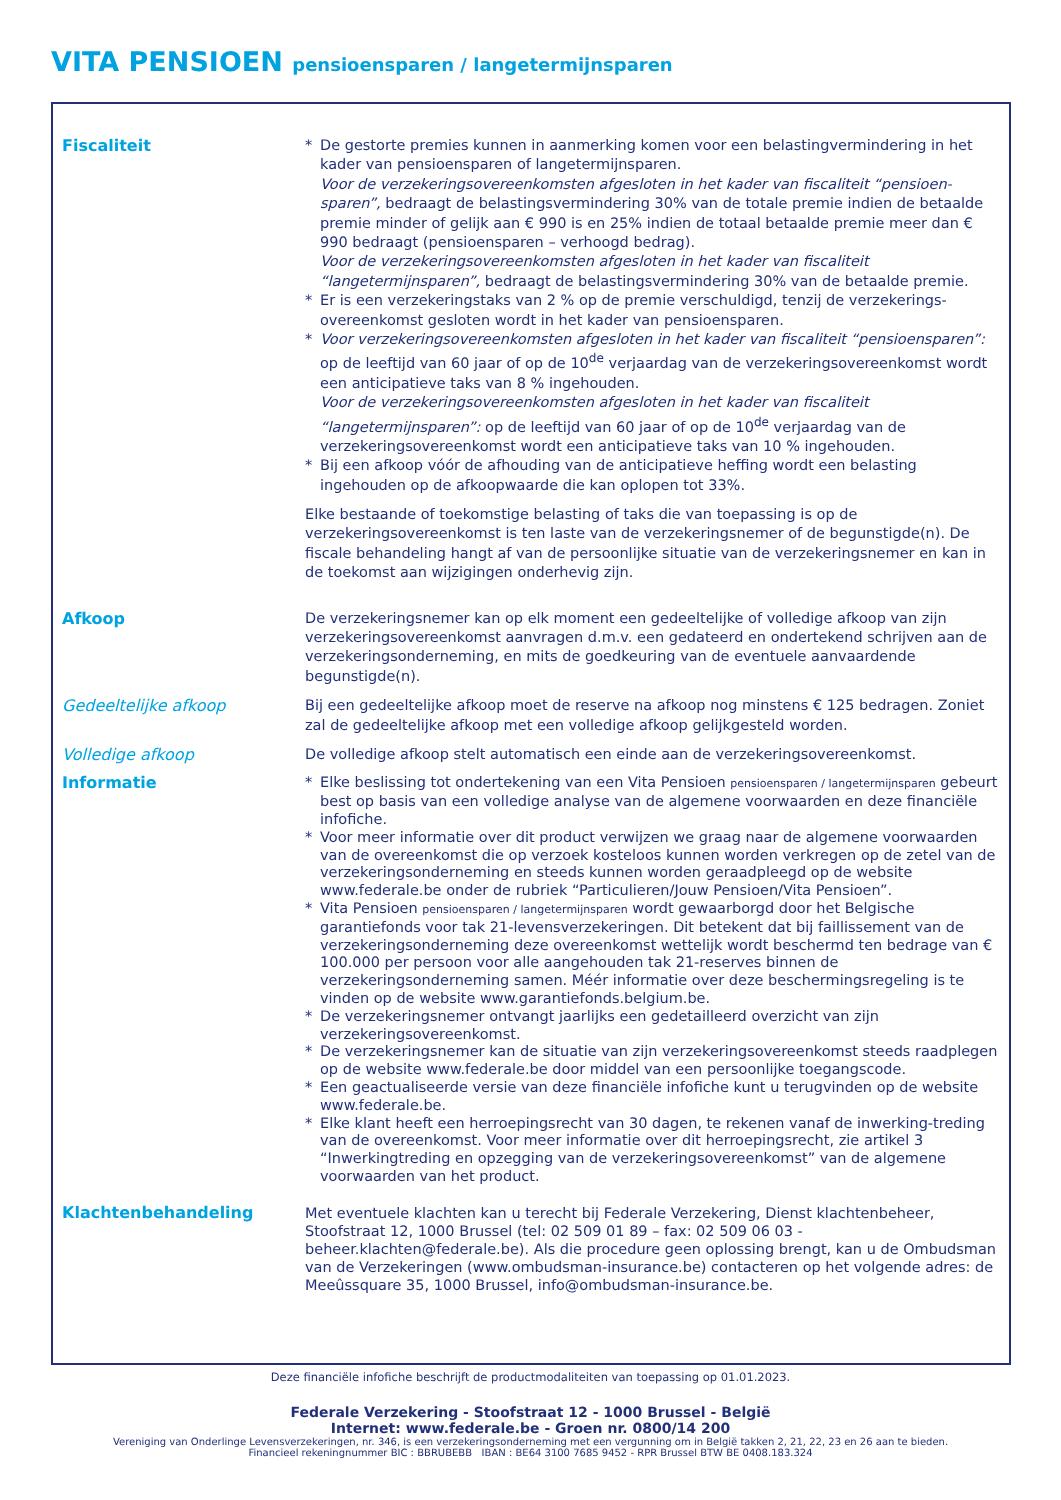VITA PENSIOEN pensioensparen / langetermijnsparen
Fiscaliteit * De gestorte premies kunnen in aanmerking komen voor een belastingvermindering in het kader van pensioensparen of langetermijnsparen.
Voor de verzekeringsovereenkomsten afgesloten in het kader van fiscaliteit “pensioen-sparen”, bedraagt de belastingsvermindering 30% van de totale premie indien de betaalde premie minder of gelijk aan € 990 is en 25% indien de totaal betaalde premie meer dan € 990 bedraagt (pensioensparen – verhoogd bedrag).
Voor de verzekeringsovereenkomsten afgesloten in het kader van fiscaliteit “langetermijnsparen”, bedraagt de belastingsvermindering 30% van de betaalde premie.
* Er is een verzekeringstaks van 2 % op de premie verschuldigd, tenzij de verzekerings-overeenkomst gesloten wordt in het kader van pensioensparen.
* Voor verzekeringsovereenkomsten afgesloten in het kader van fiscaliteit “pensioensparen”: op de leeftijd van 60 jaar of op de 10<sup>de</sup> verjaardag van de verzekeringsovereenkomst wordt een anticipatieve taks van 8 % ingehouden.
Voor de verzekeringsovereenkomsten afgesloten in het kader van fiscaliteit “langetermijnsparen”: op de leeftijd van 60 jaar of op de 10<sup>de</sup> verjaardag van de verzekeringsovereenkomst wordt een anticipatieve taks van 10 % ingehouden.
* Bij een afkoop vóór de afhouding van de anticipatieve heffing wordt een belasting ingehouden op de afkoopwaarde die kan oplopen tot 33%.
Elke bestaande of toekomstige belasting of taks die van toepassing is op de verzekeringsovereenkomst is ten laste van de verzekeringsnemer of de begunstigde(n). De fiscale behandeling hangt af van de persoonlijke situatie van de verzekeringsnemer en kan in de toekomst aan wijzigingen onderhevig zijn.
Afkoop De verzekeringsnemer kan op elk moment een gedeeltelijke of volledige afkoop van zijn verzekeringsovereenkomst aanvragen d.m.v. een gedateerd en ondertekend schrijven aan de verzekeringsonderneming, en mits de goedkeuring van de eventuele aanvaardende begunstigde(n).
Gedeeltelijke afkoop Bij een gedeeltelijke afkoop moet de reserve na afkoop nog minstens € 125 bedragen. Zoniet zal de gedeeltelijke afkoop met een volledige afkoop gelijkgesteld worden.
Volledige afkoop De volledige afkoop stelt automatisch een einde aan de verzekeringsovereenkomst.
Informatie * Elke beslissing tot ondertekening van een Vita Pensioen pensioensparen / langetermijnsparen gebeurt best op basis van een volledige analyse van de algemene voorwaarden en deze financiële infofiche.
* Voor meer informatie over dit product verwijzen we graag naar de algemene voorwaarden van de overeenkomst die op verzoek kosteloos kunnen worden verkregen op de zetel van de verzekeringsonderneming en steeds kunnen worden geraadpleegd op de website www.federale.be onder de rubriek “Particulieren/Jouw Pensioen/Vita Pensioen”.
* Vita Pensioen pensioensparen / langetermijnsparen wordt gewaarborgd door het Belgische garantiefonds voor tak 21-levensverzekeringen. Dit betekent dat bij faillissement van de verzekeringsonderneming deze overeenkomst wettelijk wordt beschermd ten bedrage van € 100.000 per persoon voor alle aangehouden tak 21-reserves binnen de verzekeringsonderneming samen. Méér informatie over deze beschermingsregeling is te vinden op de website www.garantiefonds.belgium.be.
* De verzekeringsnemer ontvangt jaarlijks een gedetailleerd overzicht van zijn verzekeringsovereenkomst.
* De verzekeringsnemer kan de situatie van zijn verzekeringsovereenkomst steeds raadplegen op de website www.federale.be door middel van een persoonlijke toegangscode.
* Een geactualiseerde versie van deze financiële infofiche kunt u terugvinden op de website www.federale.be.
* Elke klant heeft een herroepingsrecht van 30 dagen, te rekenen vanaf de inwerking-treding van de overeenkomst. Voor meer informatie over dit herroepingsrecht, zie artikel 3 “Inwerkingtreding en opzegging van de verzekeringsovereenkomst” van de algemene voorwaarden van het product.
Klachtenbehandeling Met eventuele klachten kan u terecht bij Federale Verzekering, Dienst klachtenbeheer, Stoofstraat 12, 1000 Brussel (tel: 02 509 01 89 – fax: 02 509 06 03 - beheer.klachten@federale.be). Als die procedure geen oplossing brengt, kan u de Ombudsman van de Verzekeringen (www.ombudsman-insurance.be) contacteren op het volgende adres: de Meeûssquare 35, 1000 Brussel, info@ombudsman-insurance.be.
Deze financiële infofiche beschrijft de productmodaliteiten van toepassing op 01.01.2023.
Federale Verzekering - Stoofstraat 12 - 1000 Brussel - België
Internet: www.federale.be - Groen nr. 0800/14 200
Vereniging van Onderlinge Levensverzekeringen, nr. 346, is een verzekeringsonderneming met een vergunning om in België takken 2, 21, 22, 23 en 26 aan te bieden.
Financieel rekeningnummer BIC : BBRUBEBB IBAN : BE64 3100 7685 9452 - RPR Brussel BTW BE 0408.183.324